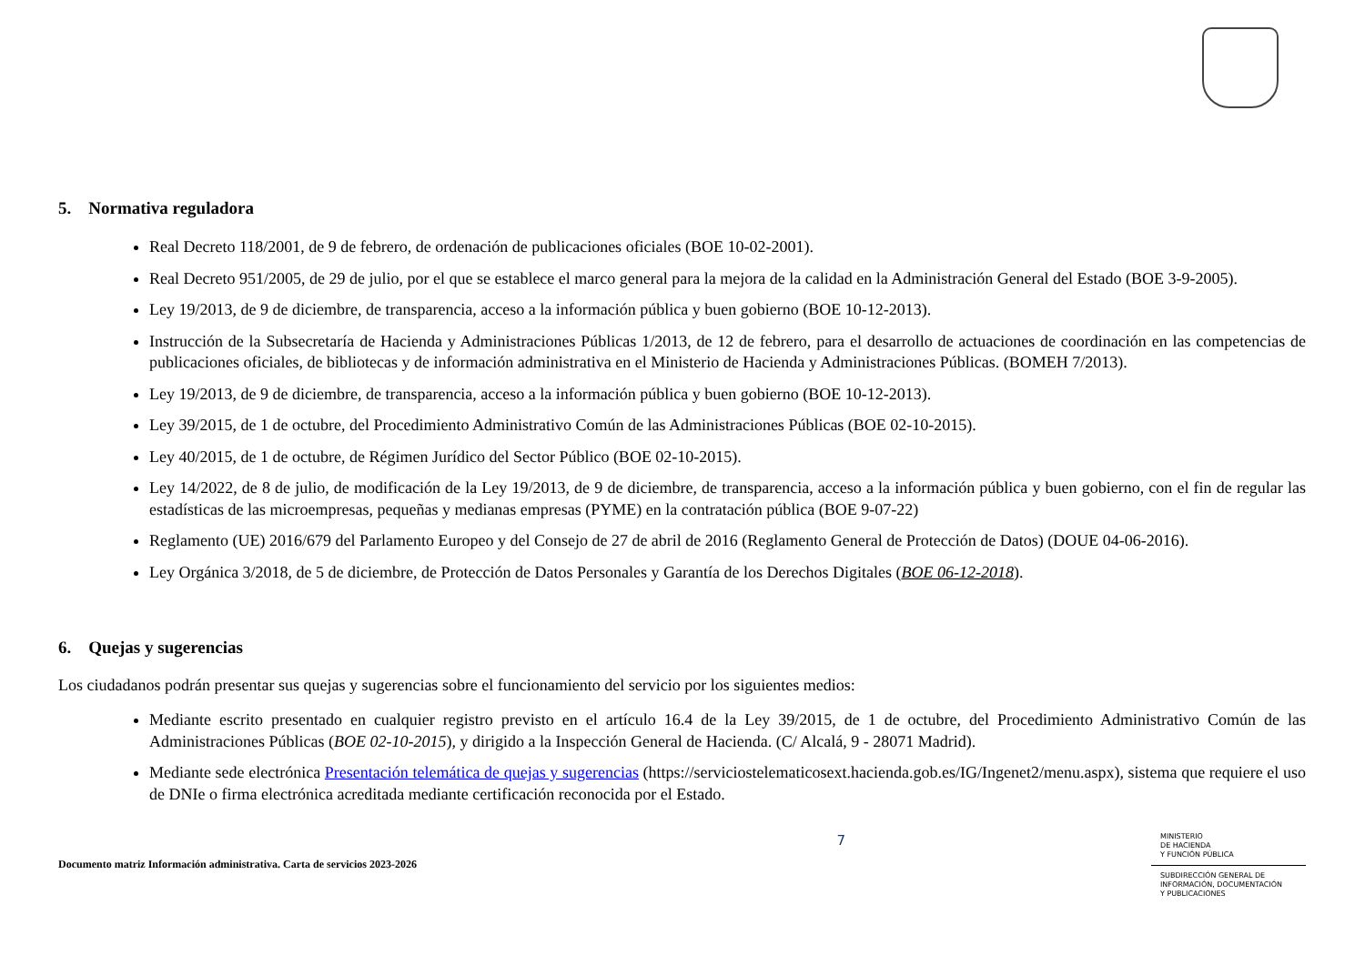5. Normativa reguladora
Real Decreto 118/2001, de 9 de febrero, de ordenación de publicaciones oficiales (BOE 10-02-2001).
Real Decreto 951/2005, de 29 de julio, por el que se establece el marco general para la mejora de la calidad en la Administración General del Estado (BOE 3-9-2005).
Ley 19/2013, de 9 de diciembre, de transparencia, acceso a la información pública y buen gobierno (BOE 10-12-2013).
Instrucción de la Subsecretaría de Hacienda y Administraciones Públicas 1/2013, de 12 de febrero, para el desarrollo de actuaciones de coordinación en las competencias de publicaciones oficiales, de bibliotecas y de información administrativa en el Ministerio de Hacienda y Administraciones Públicas. (BOMEH 7/2013).
Ley 19/2013, de 9 de diciembre, de transparencia, acceso a la información pública y buen gobierno (BOE 10-12-2013).
Ley 39/2015, de 1 de octubre, del Procedimiento Administrativo Común de las Administraciones Públicas (BOE 02-10-2015).
Ley 40/2015, de 1 de octubre, de Régimen Jurídico del Sector Público (BOE 02-10-2015).
Ley 14/2022, de 8 de julio, de modificación de la Ley 19/2013, de 9 de diciembre, de transparencia, acceso a la información pública y buen gobierno, con el fin de regular las estadísticas de las microempresas, pequeñas y medianas empresas (PYME) en la contratación pública (BOE 9-07-22)
Reglamento (UE) 2016/679 del Parlamento Europeo y del Consejo de 27 de abril de 2016 (Reglamento General de Protección de Datos) (DOUE 04-06-2016).
Ley Orgánica 3/2018, de 5 de diciembre, de Protección de Datos Personales y Garantía de los Derechos Digitales (BOE 06-12-2018).
6. Quejas y sugerencias
Los ciudadanos podrán presentar sus quejas y sugerencias sobre el funcionamiento del servicio por los siguientes medios:
Mediante escrito presentado en cualquier registro previsto en el artículo 16.4 de la Ley 39/2015, de 1 de octubre, del Procedimiento Administrativo Común de las Administraciones Públicas (BOE 02-10-2015), y dirigido a la Inspección General de Hacienda. (C/ Alcalá, 9 - 28071 Madrid).
Mediante sede electrónica Presentación telemática de quejas y sugerencias (https://serviciostelematicosext.hacienda.gob.es/IG/Ingenet2/menu.aspx), sistema que requiere el uso de DNIe o firma electrónica acreditada mediante certificación reconocida por el Estado.
Documento matriz Información administrativa. Carta de servicios 2023-2026
7
MINISTERIO
DE HACIENDA
Y FUNCIÓN PÚBLICA
SUBDIRECCIÓN GENERAL DE
INFORMACIÓN, DOCUMENTACIÓN
Y PUBLICACIONES